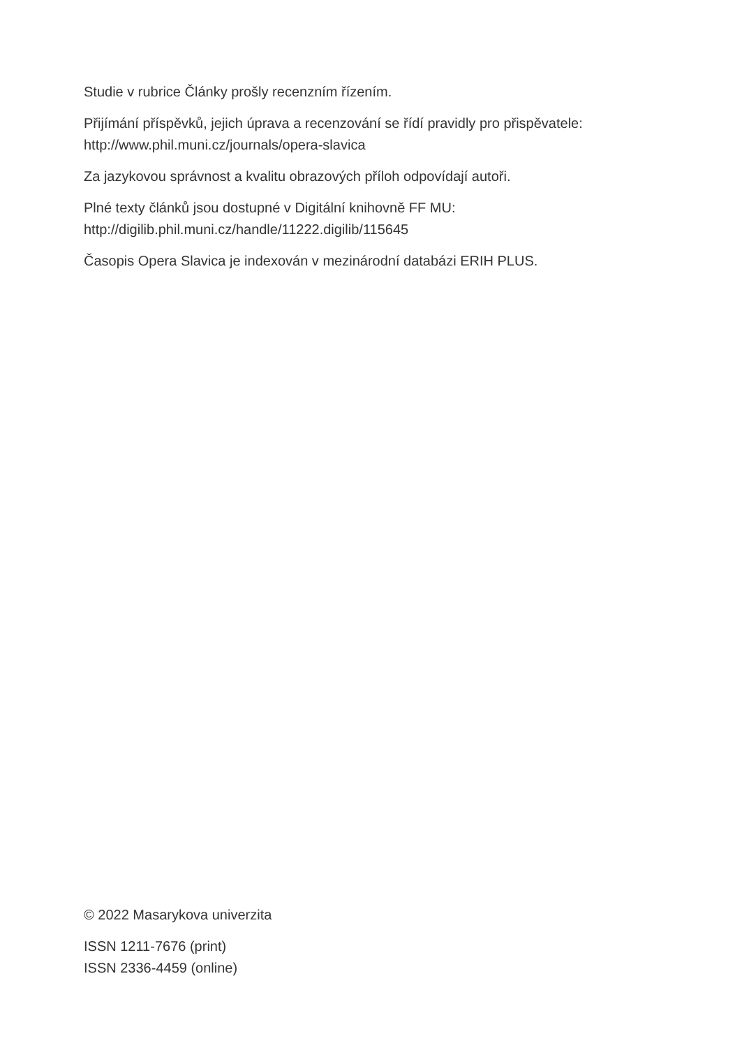Studie v rubrice Články prošly recenzním řízením.
Přijímání příspěvků, jejich úprava a recenzování se řídí pravidly pro přispěvatele:
http://www.phil.muni.cz/journals/opera-slavica
Za jazykovou správnost a kvalitu obrazových příloh odpovídají autoři.
Plné texty článků jsou dostupné v Digitální knihovně FF MU:
http://digilib.phil.muni.cz/handle/11222.digilib/115645
Časopis Opera Slavica je indexován v mezinárodní databázi ERIH PLUS.
© 2022 Masarykova univerzita
ISSN 1211-7676 (print)
ISSN 2336-4459 (online)